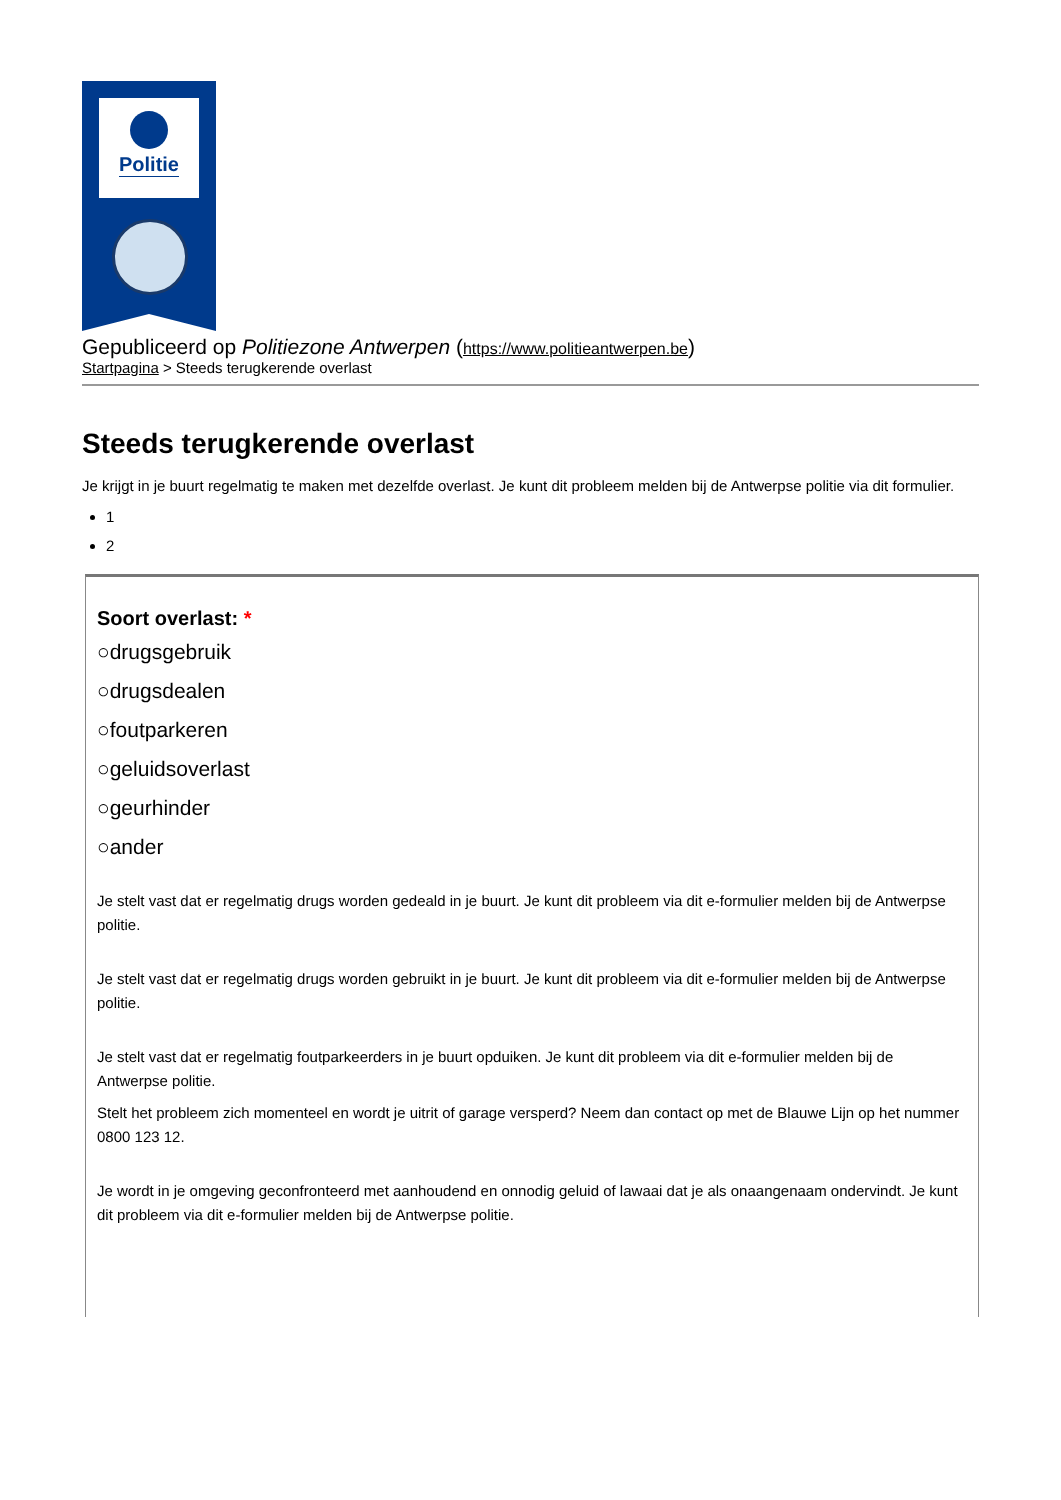Politie
Gepubliceerd op Politiezone Antwerpen (https://www.politieantwerpen.be)
Startpagina > Steeds terugkerende overlast
Steeds terugkerende overlast
Je krijgt in je buurt regelmatig te maken met dezelfde overlast. Je kunt dit probleem melden bij de Antwerpse politie via dit formulier.
1
2
Soort overlast: *
○drugsgebruik
○drugsdealen
○foutparkeren
○geluidsoverlast
○geurhinder
○ander
Je stelt vast dat er regelmatig drugs worden gedeald in je buurt. Je kunt dit probleem via dit e-formulier melden bij de Antwerpse politie.
Je stelt vast dat er regelmatig drugs worden gebruikt in je buurt. Je kunt dit probleem via dit e-formulier melden bij de Antwerpse politie.
Je stelt vast dat er regelmatig foutparkeerders in je buurt opduiken. Je kunt dit probleem via dit e-formulier melden bij de Antwerpse politie.
Stelt het probleem zich momenteel en wordt je uitrit of garage versperd? Neem dan contact op met de Blauwe Lijn op het nummer 0800 123 12.
Je wordt in je omgeving geconfronteerd met aanhoudend en onnodig geluid of lawaai dat je als onaangenaam ondervindt. Je kunt dit probleem via dit e-formulier melden bij de Antwerpse politie.